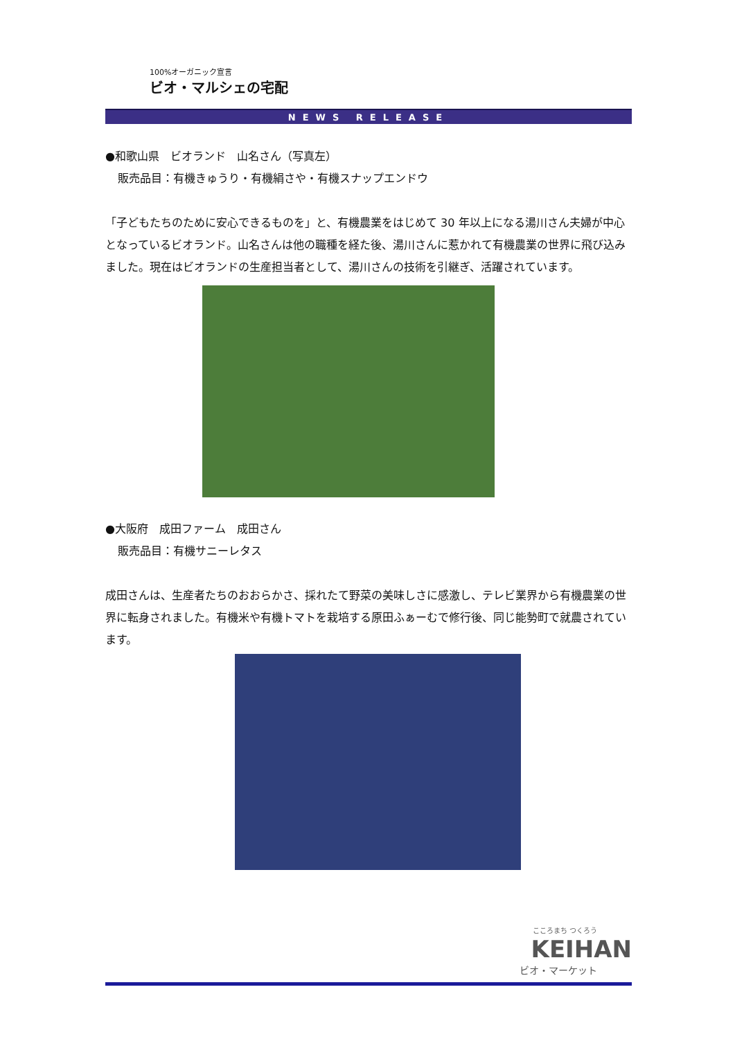100%オーガニック宣言
ビオ・マルシェの宅配
NEWS RELEASE
●和歌山県　ビオランド　山名さん（写真左）
販売品目：有機きゅうり・有機絹さや・有機スナップエンドウ
「子どもたちのために安心できるものを」と、有機農業をはじめて 30 年以上になる湯川さん夫婦が中心となっているビオランド。山名さんは他の職種を経た後、湯川さんに惹かれて有機農業の世界に飛び込みました。現在はビオランドの生産担当者として、湯川さんの技術を引継ぎ、活躍されています。
●大阪府　成田ファーム　成田さん
販売品目：有機サニーレタス
成田さんは、生産者たちのおおらかさ、採れたて野菜の美味しさに感激し、テレビ業界から有機農業の世界に転身されました。有機米や有機トマトを栽培する原田ふぁーむで修行後、同じ能勢町で就農されています。
こころまち つくろう
KEIHAN
ビオ・マーケット